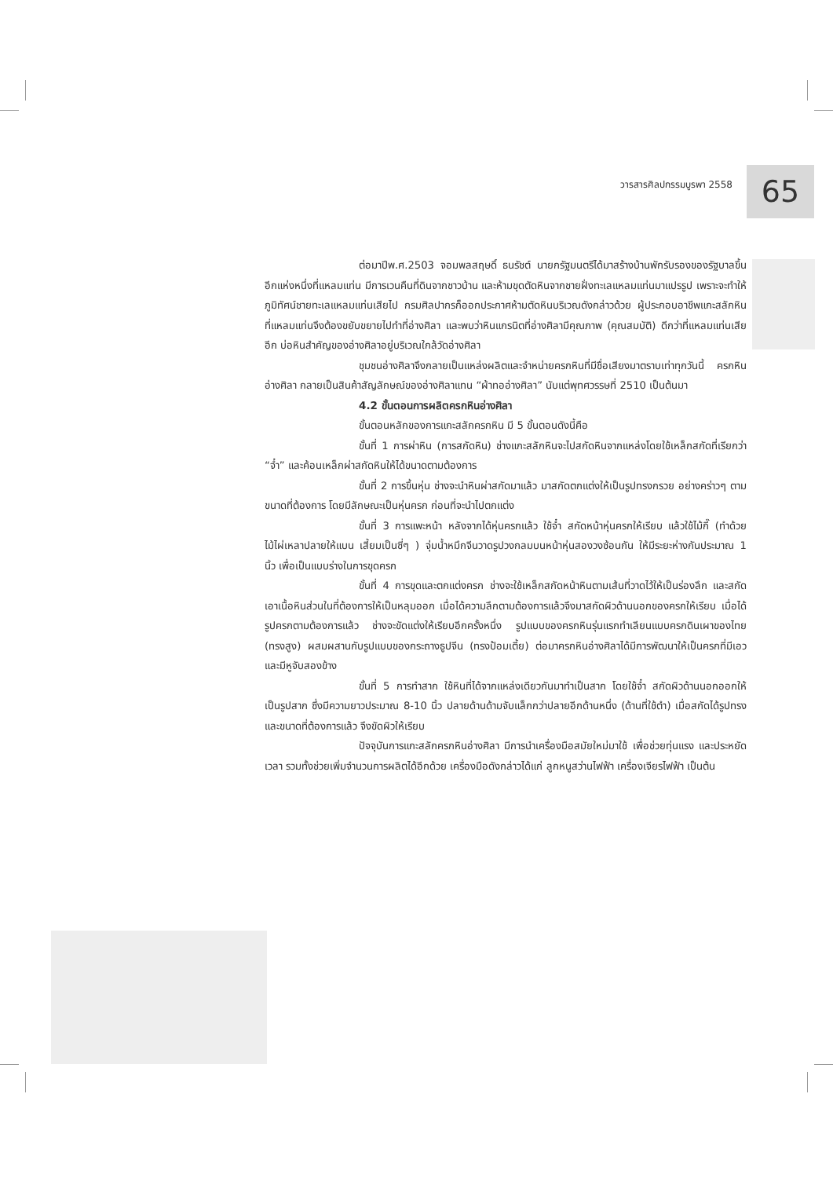วารสารศิลปกรรมบูรพา 2558
65
ต่อมาปีพ.ศ.2503 จอมพลสฤษดิ์ ธนรัชต์ นายกรัฐมนตรีได้มาสร้างบ้านพักรับรองของรัฐบาลขึ้นอีกแห่งหนึ่งที่แหลมแท่น มีการเวนคืนที่ดินจากชาวบ้าน และห้ามขุดตัดหินจากชายฝั่งทะเลแหลมแท่นมาแปรรูป เพราะจะทำให้ภูมิทัศน์ชายทะเลแหลมแท่นเสียไป กรมศิลปากรก็ออกประกาศห้ามตัดหินบริเวณดังกล่าวด้วย ผู้ประกอบอาชีพแกะสลักหินที่แหลมแท่นจึงต้องขยับขยายไปทำที่อ่างศิลา และพบว่าหินแกรนิตที่อ่างศิลามีคุณภาพ (คุณสมบัติ) ดีกว่าที่แหลมแท่นเสียอีก บ่อหินสำคัญของอ่างศิลาอยู่บริเวณใกล้วัดอ่างศิลา
ชุมชนอ่างศิลาจึงกลายเป็นแหล่งผลิตและจำหน่ายครกหินที่มีชื่อเสียงมาตราบเท่าทุกวันนี้ ครกหินอ่างศิลา กลายเป็นสินค้าสัญลักษณ์ของอ่างศิลาแทน “ผ้าทออ่างศิลา” นับแต่พุทศวรรษที่ 2510 เป็นต้นมา
4.2 ขั้นตอนการผลิตครกหินอ่างศิลา
ขั้นตอนหลักของการแกะสลักครกหิน มี 5 ขั้นตอนดังนี้คือ
ขั้นที่ 1 การผ่าหิน (การสกัดหิน) ช่างแกะสลักหินจะไปสกัดหินจากแหล่งโดยใช้เหล็กสกัดที่เรียกว่า “จ๋ำ” และค้อนเหล็กผ่าสกัดหินให้ได้ขนาดตามต้องการ
ขั้นที่ 2 การขึ้นหุ่น ช่างจะนำหินผ่าสกัดมาแล้ว มาสกัดตกแต่งให้เป็นรูปทรงกรวย อย่างคร่าวๆ ตามขนาดที่ต้องการ โดยมีลักษณะเป็นหุ่นครก ก่อนที่จะนำไปตกแต่ง
ขั้นที่ 3 การแพะหน้า หลังจากได้หุ่นครกแล้ว ใช้จ๋ำ สกัดหน้าหุ่นครกให้เรียบ แล้วใช้ไม้กี๊ (ทำด้วยไม้ไผ่เหลาปลายให้แบน เสี้ยมเป็นซี่ๆ ) จุ่มน้ำหมึกจีนวาดรูปวงกลมบนหน้าหุ่นสองวงซ้อนกัน ให้มีระยะห่างกันประมาณ 1 นิ้ว เพื่อเป็นแบบร่างในการขุดครก
ขั้นที่ 4 การขุดและตกแต่งครก ช่างจะใช้เหล็กสกัดหน้าหินตามเส้นที่วาดไว้ให้เป็นร่องลึก และสกัดเอาเนื้อหินส่วนในที่ต้องการให้เป็นหลุมออก เมื่อได้ความลึกตามต้องการแล้วจึงมาสกัดผิวด้านนอกของครกให้เรียบ เมื่อได้รูปครกตามต้องการแล้ว ช่างจะขัดแต่งให้เรียบอีกครั้งหนึ่ง รูปแบบของครกหินรุ่นแรกทำเลียนแบบครกดินเผาของไทย (ทรงสูง) ผสมผสานกับรูปแบบของกระถางธูปจีน (ทรงป้อมเตี้ย) ต่อมาครกหินอ่างศิลาได้มีการพัฒนาให้เป็นครกที่มีเอว และมีหูจับสองข้าง
ขั้นที่ 5 การทำสาก ใช้หินที่ได้จากแหล่งเดียวกันมาทำเป็นสาก โดยใช้จ๋ำ สกัดผิวด้านนอกออกให้เป็นรูปสาก ซึ่งมีความยาวประมาณ 8-10 นิ้ว ปลายด้านด้ามจับแล็กกว่าปลายอีกด้านหนึ่ง (ด้านที่ใช้ตำ) เมื่อสกัดได้รูปทรงและขนาดที่ต้องการแล้ว จึงขัดผิวให้เรียบ
ปัจจุบันการแกะสลักครกหินอ่างศิลา มีการนำเครื่องมือสมัยใหม่มาใช้ เพื่อช่วยทุ่นแรง และประหยัดเวลา รวมทั้งช่วยเพิ่มจำนวนการผลิตได้อีกด้วย เครื่องมือดังกล่าวได้แก่ ลูกหนูสว่านไฟฟ้า เครื่องเจียรไฟฟ้า เป็นต้น